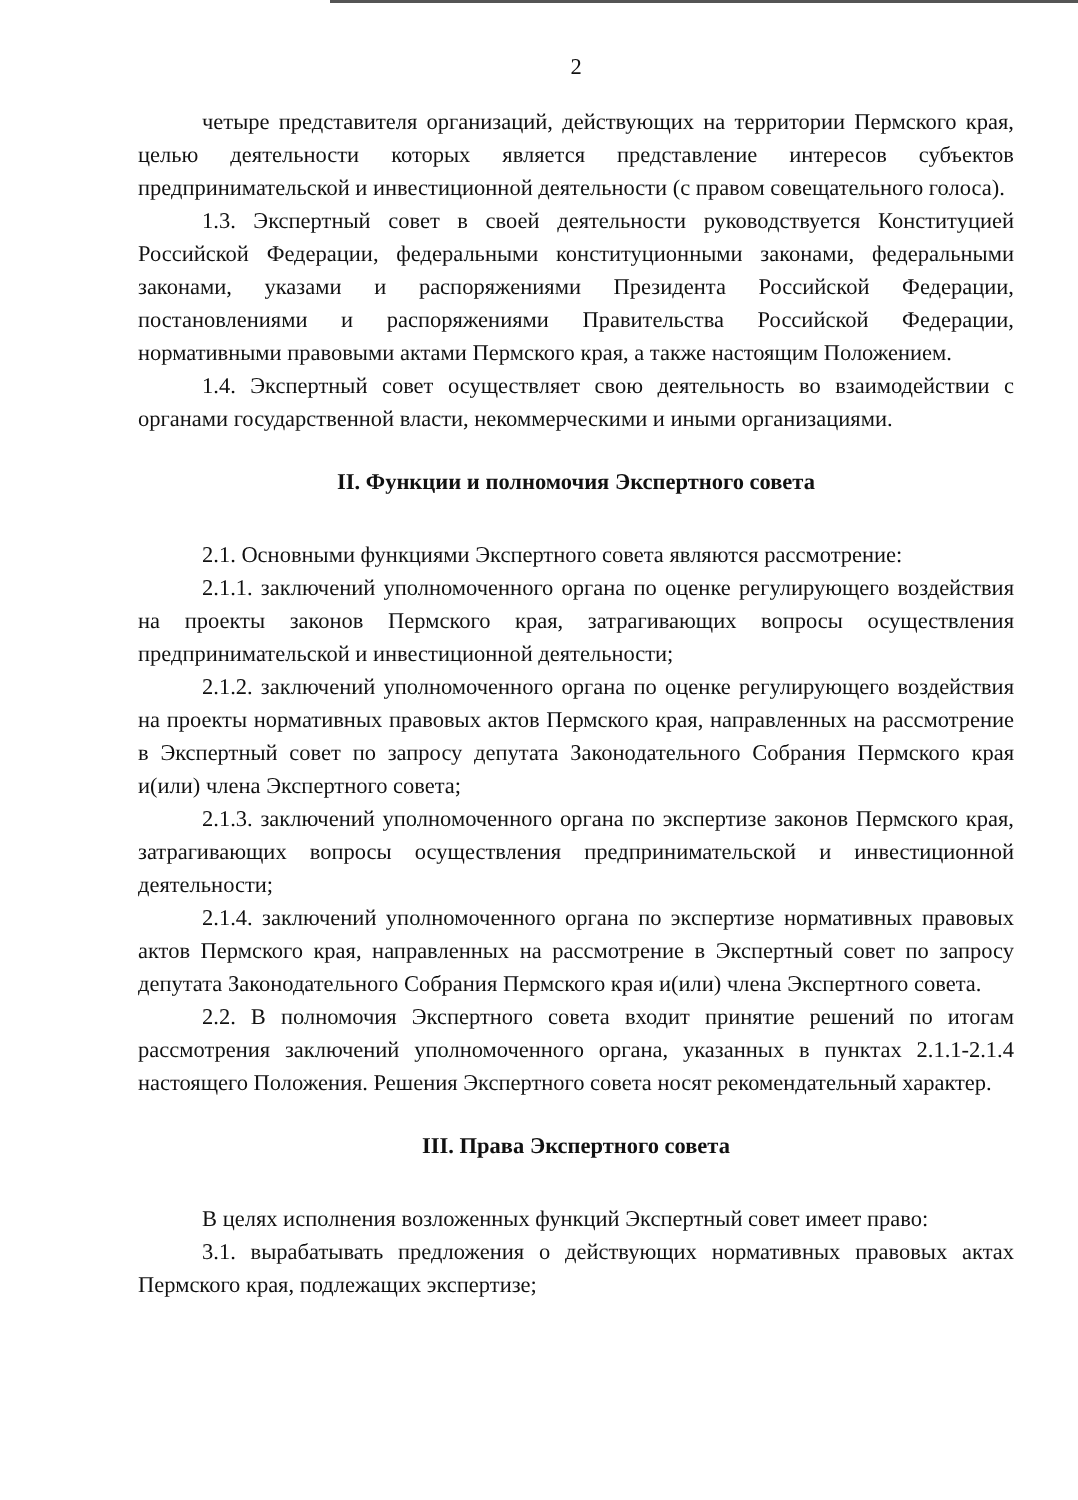2
четыре представителя организаций, действующих на территории Пермского края, целью деятельности которых является представление интересов субъектов предпринимательской и инвестиционной деятельности (с правом совещательного голоса).
1.3. Экспертный совет в своей деятельности руководствуется Конституцией Российской Федерации, федеральными конституционными законами, федеральными законами, указами и распоряжениями Президента Российской Федерации, постановлениями и распоряжениями Правительства Российской Федерации, нормативными правовыми актами Пермского края, а также настоящим Положением.
1.4. Экспертный совет осуществляет свою деятельность во взаимодействии с органами государственной власти, некоммерческими и иными организациями.
II. Функции и полномочия Экспертного совета
2.1. Основными функциями Экспертного совета являются рассмотрение:
2.1.1. заключений уполномоченного органа по оценке регулирующего воздействия на проекты законов Пермского края, затрагивающих вопросы осуществления предпринимательской и инвестиционной деятельности;
2.1.2. заключений уполномоченного органа по оценке регулирующего воздействия на проекты нормативных правовых актов Пермского края, направленных на рассмотрение в Экспертный совет по запросу депутата Законодательного Собрания Пермского края и(или) члена Экспертного совета;
2.1.3. заключений уполномоченного органа по экспертизе законов Пермского края, затрагивающих вопросы осуществления предпринимательской и инвестиционной деятельности;
2.1.4. заключений уполномоченного органа по экспертизе нормативных правовых актов Пермского края, направленных на рассмотрение в Экспертный совет по запросу депутата Законодательного Собрания Пермского края и(или) члена Экспертного совета.
2.2. В полномочия Экспертного совета входит принятие решений по итогам рассмотрения заключений уполномоченного органа, указанных в пунктах 2.1.1-2.1.4 настоящего Положения. Решения Экспертного совета носят рекомендательный характер.
III. Права Экспертного совета
В целях исполнения возложенных функций Экспертный совет имеет право:
3.1. вырабатывать предложения о действующих нормативных правовых актах Пермского края, подлежащих экспертизе;